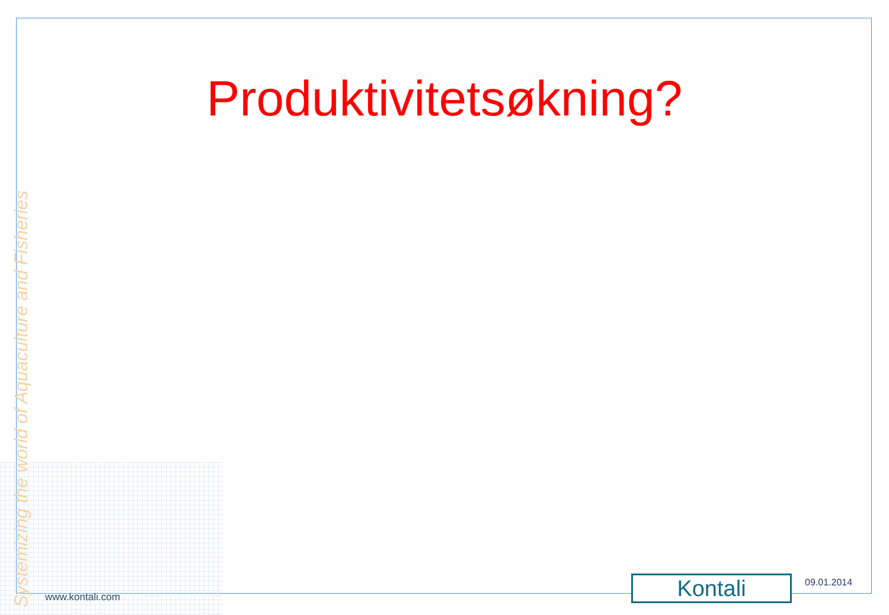Produktivitetsøkning?
Systemizing the world of Aquaculture and Fisheries
www.kontali.com Kontali 09.01.2014